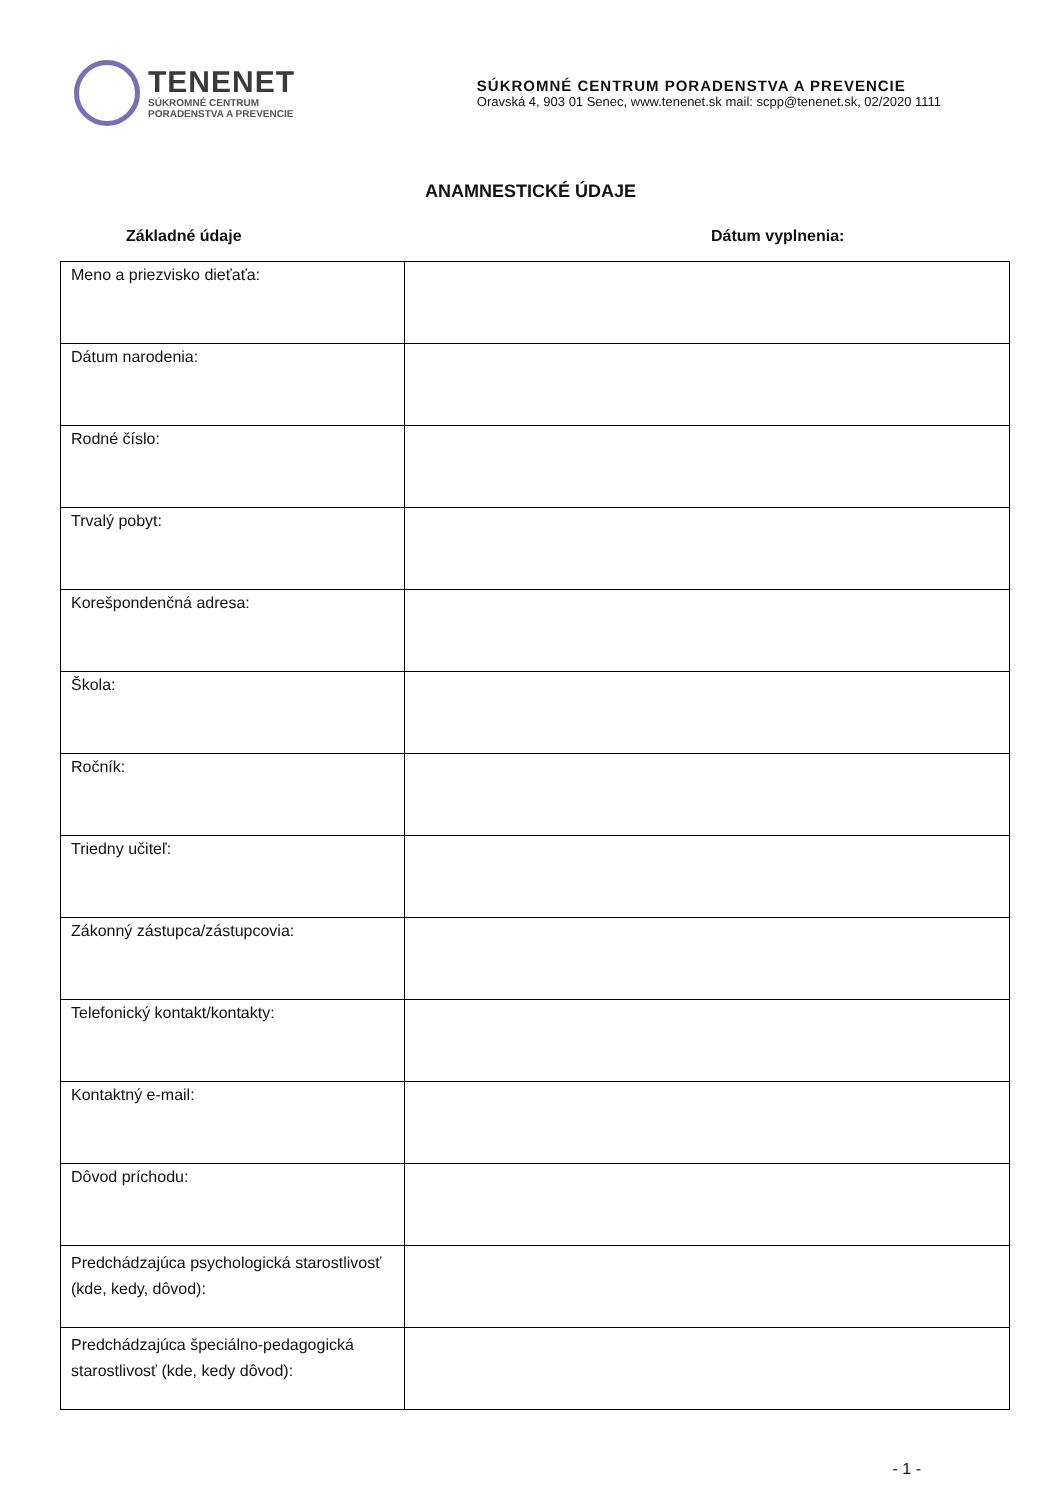TENENET
SÚKROMNÉ CENTRUM
PORADENSTVA A PREVENCIE
SÚKROMNÉ CENTRUM PORADENSTVA A PREVENCIE
Oravská 4, 903 01 Senec, www.tenenet.sk mail: scpp@tenenet.sk, 02/2020 1111
ANAMNESTICKÉ ÚDAJE
Základné údaje Dátum vyplnenia:
| Meno a priezvisko dieťaťa: | |
| Dátum narodenia: | |
| Rodné číslo: | |
| Trvalý pobyt: | |
| Korešpondenčná adresa: | |
| Škola: | |
| Ročník: | |
| Triedny učiteľ: | |
| Zákonný zástupca/zástupcovia: | |
| Telefonický kontakt/kontakty: | |
| Kontaktný e-mail: | |
| Dôvod príchodu: | |
| Predchádzajúca psychologická starostlivosť (kde, kedy, dôvod): | |
| Predchádzajúca špeciálno-pedagogická starostlivosť (kde, kedy dôvod): | |
- 1 -